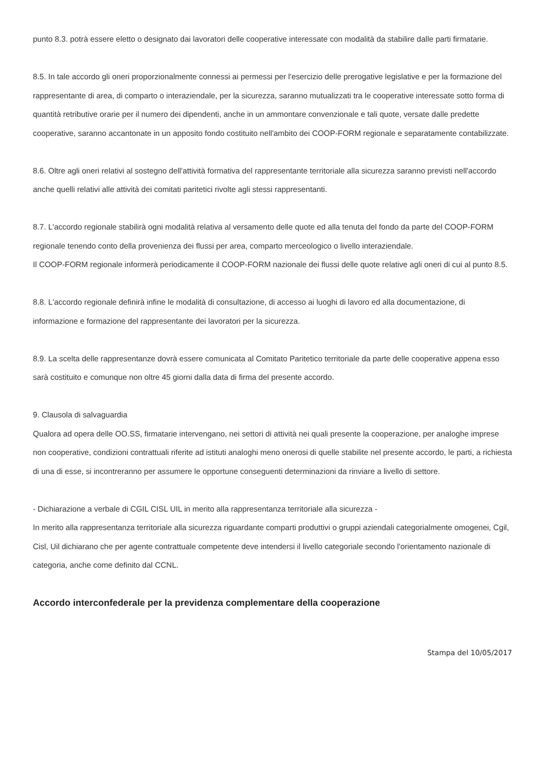punto 8.3. potrà essere eletto o designato dai lavoratori delle cooperative interessate con modalità da stabilire dalle parti firmatarie.
8.5. In tale accordo gli oneri proporzionalmente connessi ai permessi per l'esercizio delle prerogative legislative e per la formazione del rappresentante di area, di comparto o interaziendale, per la sicurezza, saranno mutualizzati tra le cooperative interessate sotto forma di quantità retributive orarie per il numero dei dipendenti, anche in un ammontare convenzionale e tali quote, versate dalle predette cooperative, saranno accantonate in un apposito fondo costituito nell'ambito dei COOP-FORM regionale e separatamente contabilizzate.
8.6. Oltre agli oneri relativi al sostegno dell'attività formativa del rappresentante territoriale alla sicurezza saranno previsti nell'accordo anche quelli relativi alle attività dei comitati paritetici rivolte agli stessi rappresentanti.
8.7. L'accordo regionale stabilirà ogni modalità relativa al versamento delle quote ed alla tenuta del fondo da parte del COOP-FORM regionale tenendo conto della provenienza dei flussi per area, comparto merceologico o livello interaziendale.
Il COOP-FORM regionale informerà periodicamente il COOP-FORM nazionale dei flussi delle quote relative agli oneri di cui al punto 8.5.
8.8. L'accordo regionale definirà infine le modalità di consultazione, di accesso ai luoghi di lavoro ed alla documentazione, di informazione e formazione del rappresentante dei lavoratori per la sicurezza.
8.9. La scelta delle rappresentanze dovrà essere comunicata al Comitato Paritetico territoriale da parte delle cooperative appena esso sarà costituito e comunque non oltre 45 giorni dalla data di firma del presente accordo.
9. Clausola di salvaguardia
Qualora ad opera delle OO.SS, firmatarie intervengano, nei settori di attività nei quali presente la cooperazione, per analoghe imprese non cooperative, condizioni contrattuali riferite ad istituti analoghi meno onerosi di quelle stabilite nel presente accordo, le parti, a richiesta di una di esse, si incontreranno per assumere le opportune conseguenti determinazioni da rinviare a livello di settore.
- Dichiarazione a verbale di CGIL CISL UIL in merito alla rappresentanza territoriale alla sicurezza -
In merito alla rappresentanza territoriale alla sicurezza riguardante comparti produttivi o gruppi aziendali categorialmente omogenei, Cgil, Cisl, Uil dichiarano che per agente contrattuale competente deve intendersi il livello categoriale secondo l'orientamento nazionale di categoria, anche come definito dal CCNL.
Accordo interconfederale per la previdenza complementare della cooperazione
Stampa del 10/05/2017